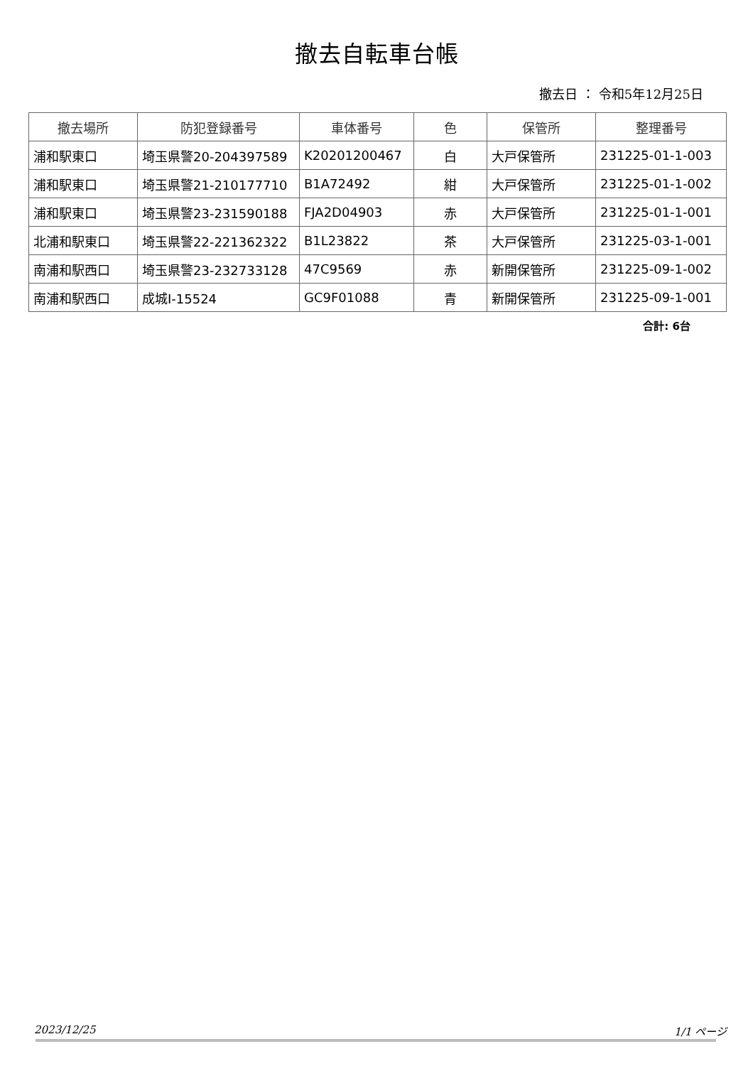撤去自転車台帳
撤去日 ： 令和5年12月25日
| 撤去場所 | 防犯登録番号 | 車体番号 | 色 | 保管所 | 整理番号 |
| --- | --- | --- | --- | --- | --- |
| 浦和駅東口 | 埼玉県警20-204397589 | K20201200467 | 白 | 大戸保管所 | 231225-01-1-003 |
| 浦和駅東口 | 埼玉県警21-210177710 | B1A72492 | 紺 | 大戸保管所 | 231225-01-1-002 |
| 浦和駅東口 | 埼玉県警23-231590188 | FJA2D04903 | 赤 | 大戸保管所 | 231225-01-1-001 |
| 北浦和駅東口 | 埼玉県警22-221362322 | B1L23822 | 茶 | 大戸保管所 | 231225-03-1-001 |
| 南浦和駅西口 | 埼玉県警23-232733128 | 47C9569 | 赤 | 新開保管所 | 231225-09-1-002 |
| 南浦和駅西口 | 成城I-15524 | GC9F01088 | 青 | 新開保管所 | 231225-09-1-001 |
合計: 6台
2023/12/25 1/1 ページ